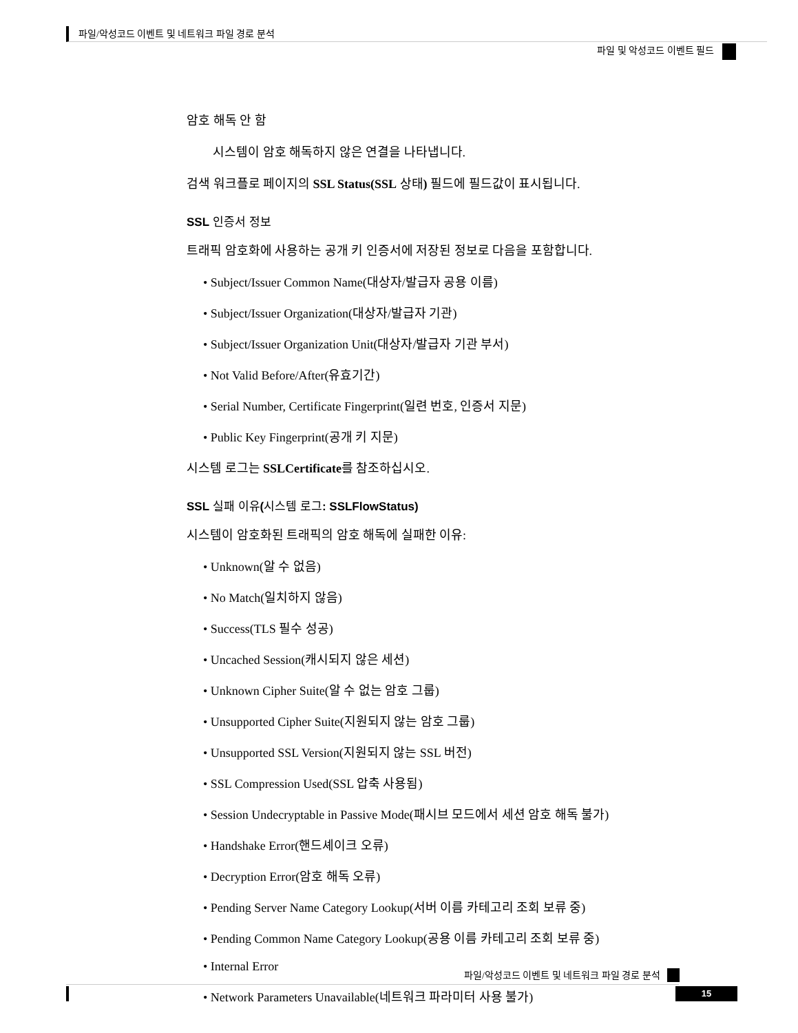파일/악성코드 이벤트 및 네트워크 파일 경로 분석
파일 및 악성코드 이벤트 필드
암호 해독 안 함
시스템이 암호 해독하지 않은 연결을 나타냅니다.
검색 워크플로 페이지의 SSL Status(SSL 상태) 필드에 필드값이 표시됩니다.
SSL 인증서 정보
트래픽 암호화에 사용하는 공개 키 인증서에 저장된 정보로 다음을 포함합니다.
• Subject/Issuer Common Name(대상자/발급자 공용 이름)
• Subject/Issuer Organization(대상자/발급자 기관)
• Subject/Issuer Organization Unit(대상자/발급자 기관 부서)
• Not Valid Before/After(유효기간)
• Serial Number, Certificate Fingerprint(일련 번호, 인증서 지문)
• Public Key Fingerprint(공개 키 지문)
시스템 로그는 SSLCertificate를 참조하십시오.
SSL 실패 이유(시스템 로그: SSLFlowStatus)
시스템이 암호화된 트래픽의 암호 해독에 실패한 이유:
• Unknown(알 수 없음)
• No Match(일치하지 않음)
• Success(TLS 필수 성공)
• Uncached Session(캐시되지 않은 세션)
• Unknown Cipher Suite(알 수 없는 암호 그룹)
• Unsupported Cipher Suite(지원되지 않는 암호 그룹)
• Unsupported SSL Version(지원되지 않는 SSL 버전)
• SSL Compression Used(SSL 압축 사용됨)
• Session Undecryptable in Passive Mode(패시브 모드에서 세션 암호 해독 불가)
• Handshake Error(핸드셰이크 오류)
• Decryption Error(암호 해독 오류)
• Pending Server Name Category Lookup(서버 이름 카테고리 조회 보류 중)
• Pending Common Name Category Lookup(공용 이름 카테고리 조회 보류 중)
• Internal Error
• Network Parameters Unavailable(네트워크 파라미터 사용 불가)
파일/악성코드 이벤트 및 네트워크 파일 경로 분석
15